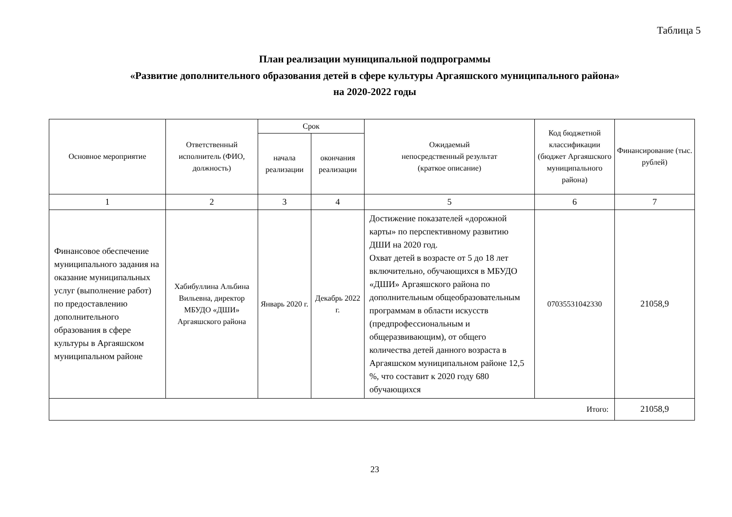Таблица 5
План реализации муниципальной подпрограммы
«Развитие дополнительного образования детей в сфере культуры Аргаяшского муниципального района»
на 2020-2022 годы
| Основное мероприятие | Ответственный исполнитель (ФИО, должность) | Срок | | Ожидаемый непосредственный результат (краткое описание) | Код бюджетной классификации (бюджет Аргаяшского муниципального района) | Финансирование (тыс. рублей) |
| --- | --- | --- | --- | --- | --- | --- |
| | | начала реализации | окончания реализации | | | |
| 1 | 2 | 3 | 4 | 5 | 6 | 7 |
| Финансовое обеспечение муниципального задания на оказание муниципальных услуг (выполнение работ) по предоставлению дополнительного образования в сфере культуры в Аргаяшском муниципальном районе | Хабибуллина Альбина Вильевна, директор МБУДО «ДШИ» Аргаяшского района | Январь 2020 г. | Декабрь 2022 г. | Достижение показателей «дорожной карты» по перспективному развитию ДШИ на 2020 год. Охват детей в возрасте от 5 до 18 лет включительно, обучающихся в МБУДО «ДШИ» Аргаяшского района по дополнительным общеобразовательным программам в области искусств (предпрофессиональным и общеразвивающим), от общего количества детей данного возраста в Аргаяшском муниципальном районе 12,5 %, что составит к 2020 году 680 обучающихся | 07035531042330 | 21058,9 |
| Итого: | | | | | | 21058,9 |
23